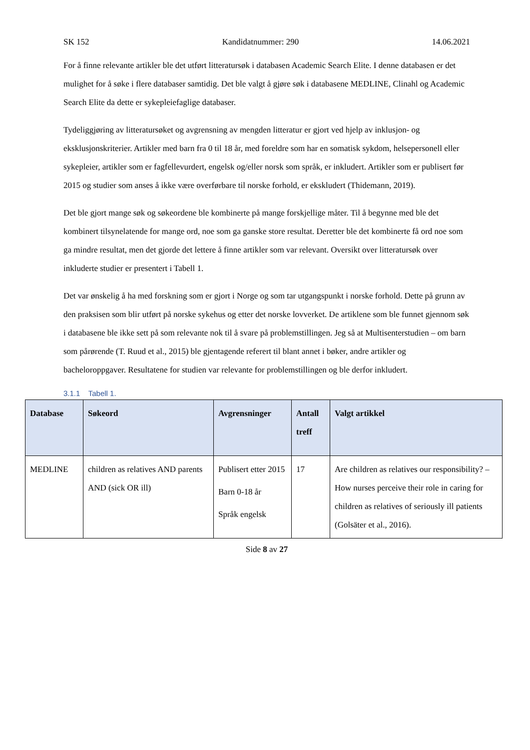SK 152 Kandidatnummer: 290 14.06.2021
For å finne relevante artikler ble det utført litteratursøk i databasen Academic Search Elite. I denne databasen er det mulighet for å søke i flere databaser samtidig. Det ble valgt å gjøre søk i databasene MEDLINE, Clinahl og Academic Search Elite da dette er sykepleiefaglige databaser.
Tydeliggjøring av litteratursøket og avgrensning av mengden litteratur er gjort ved hjelp av inklusjon- og eksklusjonskriterier. Artikler med barn fra 0 til 18 år, med foreldre som har en somatisk sykdom, helsepersonell eller sykepleier, artikler som er fagfellevurdert, engelsk og/eller norsk som språk, er inkludert. Artikler som er publisert før 2015 og studier som anses å ikke være overførbare til norske forhold, er ekskludert (Thidemann, 2019).
Det ble gjort mange søk og søkeordene ble kombinerte på mange forskjellige måter. Til å begynne med ble det kombinert tilsynelatende for mange ord, noe som ga ganske store resultat. Deretter ble det kombinerte få ord noe som ga mindre resultat, men det gjorde det lettere å finne artikler som var relevant. Oversikt over litteratursøk over inkluderte studier er presentert i Tabell 1.
Det var ønskelig å ha med forskning som er gjort i Norge og som tar utgangspunkt i norske forhold. Dette på grunn av den praksisen som blir utført på norske sykehus og etter det norske lovverket. De artiklene som ble funnet gjennom søk i databasene ble ikke sett på som relevante nok til å svare på problemstillingen. Jeg så at Multisenterstudien – om barn som pårørende (T. Ruud et al., 2015) ble gjentagende referert til blant annet i bøker, andre artikler og bacheloroppgaver. Resultatene for studien var relevante for problemstillingen og ble derfor inkludert.
3.1.1 Tabell 1.
| Database | Søkeord | Avgrensninger | Antall treff | Valgt artikkel |
| --- | --- | --- | --- | --- |
| MEDLINE | children as relatives AND parents AND (sick OR ill) | Publisert etter 2015 Barn 0-18 år Språk engelsk | 17 | Are children as relatives our responsibility? – How nurses perceive their role in caring for children as relatives of seriously ill patients (Golsäter et al., 2016). |
Side 8 av 27